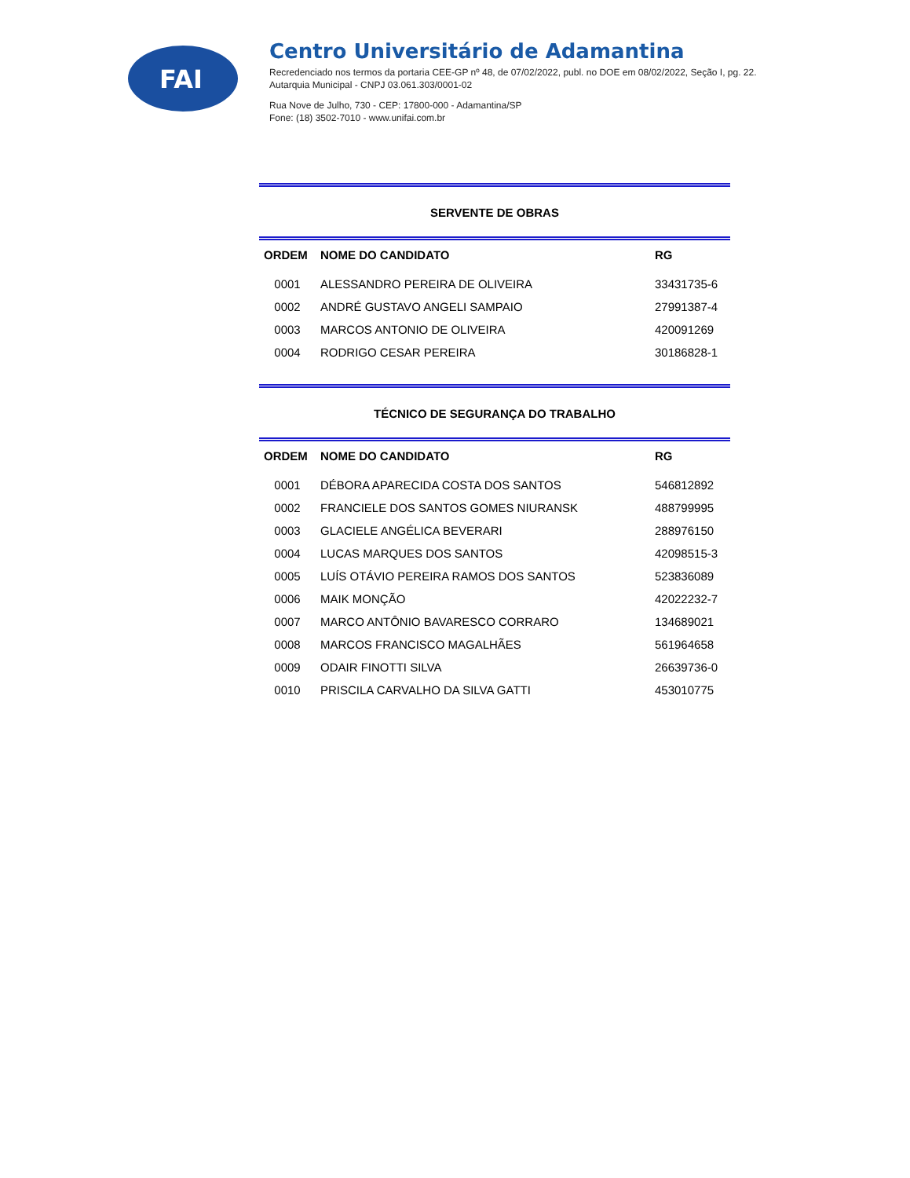FAI
Centro Universitário de Adamantina
Recredenciado nos termos da portaria CEE-GP nº 48, de 07/02/2022, publ. no DOE em 08/02/2022, Seção I, pg. 22.
Autarquia Municipal - CNPJ 03.061.303/0001-02
Rua Nove de Julho, 730 - CEP: 17800-000 - Adamantina/SP
Fone: (18) 3502-7010 - www.unifai.com.br
SERVENTE DE OBRAS
| ORDEM | NOME DO CANDIDATO | RG |
| --- | --- | --- |
| 0001 | ALESSANDRO PEREIRA DE OLIVEIRA | 33431735-6 |
| 0002 | ANDRÉ GUSTAVO ANGELI SAMPAIO | 27991387-4 |
| 0003 | MARCOS ANTONIO DE OLIVEIRA | 420091269 |
| 0004 | RODRIGO CESAR PEREIRA | 30186828-1 |
TÉCNICO DE SEGURANÇA DO TRABALHO
| ORDEM | NOME DO CANDIDATO | RG |
| --- | --- | --- |
| 0001 | DÉBORA APARECIDA COSTA DOS SANTOS | 546812892 |
| 0002 | FRANCIELE DOS SANTOS GOMES NIURANSK | 488799995 |
| 0003 | GLACIELE ANGÉLICA BEVERARI | 288976150 |
| 0004 | LUCAS MARQUES DOS SANTOS | 42098515-3 |
| 0005 | LUÍS OTÁVIO PEREIRA RAMOS DOS SANTOS | 523836089 |
| 0006 | MAIK MONÇÃO | 42022232-7 |
| 0007 | MARCO ANTÔNIO BAVARESCO CORRARO | 134689021 |
| 0008 | MARCOS FRANCISCO MAGALHÃES | 561964658 |
| 0009 | ODAIR FINOTTI SILVA | 26639736-0 |
| 0010 | PRISCILA CARVALHO DA SILVA GATTI | 453010775 |